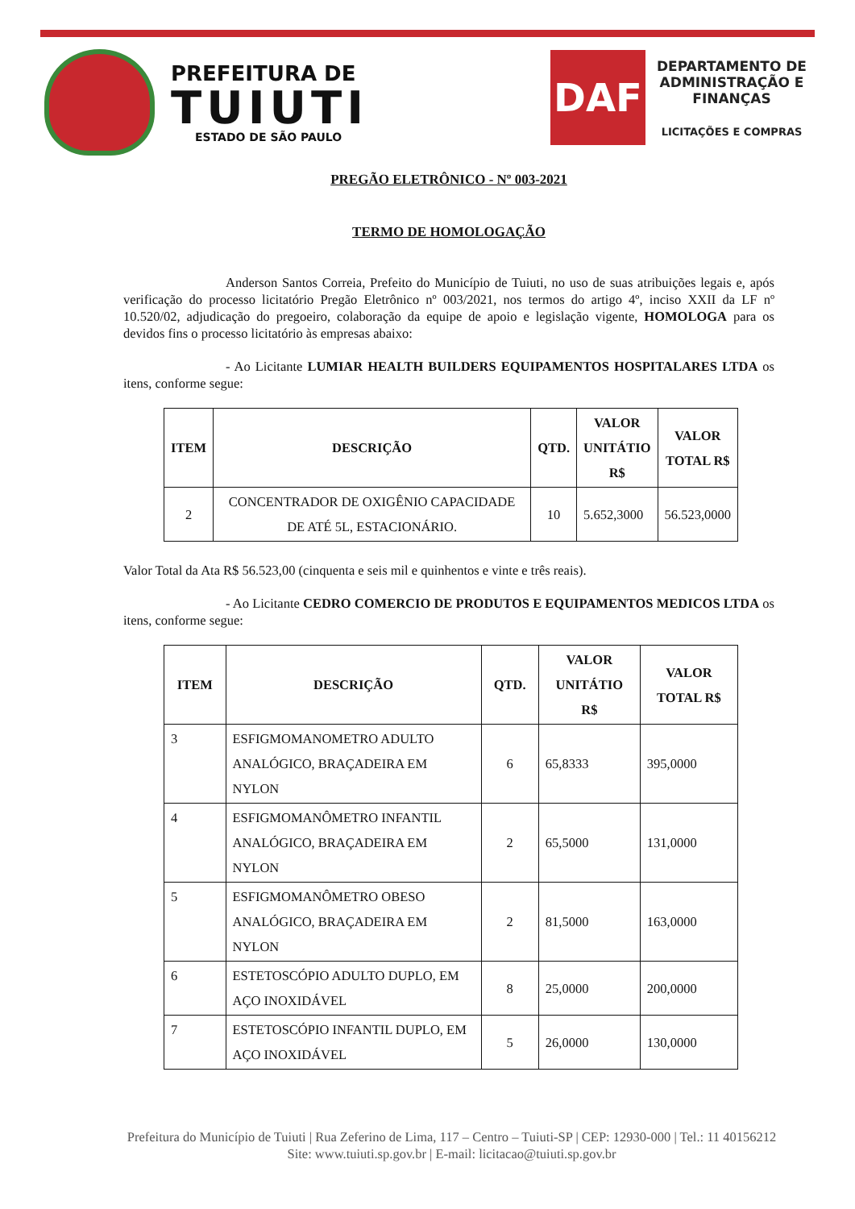PREFEITURA DE
TUIUTI
ESTADO DE SÃO PAULO
DAF
DEPARTAMENTO DE
ADMINISTRAÇÃO E
FINANÇAS
LICITAÇÕES E COMPRAS
PREGÃO ELETRÔNICO - Nº 003-2021
TERMO DE HOMOLOGAÇÃO
Anderson Santos Correia, Prefeito do Município de Tuiuti, no uso de suas atribuições legais e, após verificação do processo licitatório Pregão Eletrônico nº 003/2021, nos termos do artigo 4º, inciso XXII da LF nº 10.520/02, adjudicação do pregoeiro, colaboração da equipe de apoio e legislação vigente, HOMOLOGA para os devidos fins o processo licitatório às empresas abaixo:
- Ao Licitante LUMIAR HEALTH BUILDERS EQUIPAMENTOS HOSPITALARES LTDA os itens, conforme segue:
| ITEM | DESCRIÇÃO | QTD. | VALOR UNITÁTIO R$ | VALOR TOTAL R$ |
| --- | --- | --- | --- | --- |
| 2 | CONCENTRADOR DE OXIGÊNIO CAPACIDADE DE ATÉ 5L, ESTACIONÁRIO. | 10 | 5.652,3000 | 56.523,0000 |
Valor Total da Ata R$ 56.523,00 (cinquenta e seis mil e quinhentos e vinte e três reais).
- Ao Licitante CEDRO COMERCIO DE PRODUTOS E EQUIPAMENTOS MEDICOS LTDA os itens, conforme segue:
| ITEM | DESCRIÇÃO | QTD. | VALOR UNITÁTIO R$ | VALOR TOTAL R$ |
| --- | --- | --- | --- | --- |
| 3 | ESFIGMOMANOMETRO ADULTO ANALÓGICO, BRAÇADEIRA EM NYLON | 6 | 65,8333 | 395,0000 |
| 4 | ESFIGMOMANÔMETRO INFANTIL ANALÓGICO, BRAÇADEIRA EM NYLON | 2 | 65,5000 | 131,0000 |
| 5 | ESFIGMOMANÔMETRO OBESO ANALÓGICO, BRAÇADEIRA EM NYLON | 2 | 81,5000 | 163,0000 |
| 6 | ESTETOSCÓPIO ADULTO DUPLO, EM AÇO INOXIDÁVEL | 8 | 25,0000 | 200,0000 |
| 7 | ESTETOSCÓPIO INFANTIL DUPLO, EM AÇO INOXIDÁVEL | 5 | 26,0000 | 130,0000 |
Prefeitura do Município de Tuiuti | Rua Zeferino de Lima, 117 – Centro – Tuiuti-SP | CEP: 12930-000 | Tel.: 11 40156212
Site: www.tuiuti.sp.gov.br | E-mail: licitacao@tuiuti.sp.gov.br